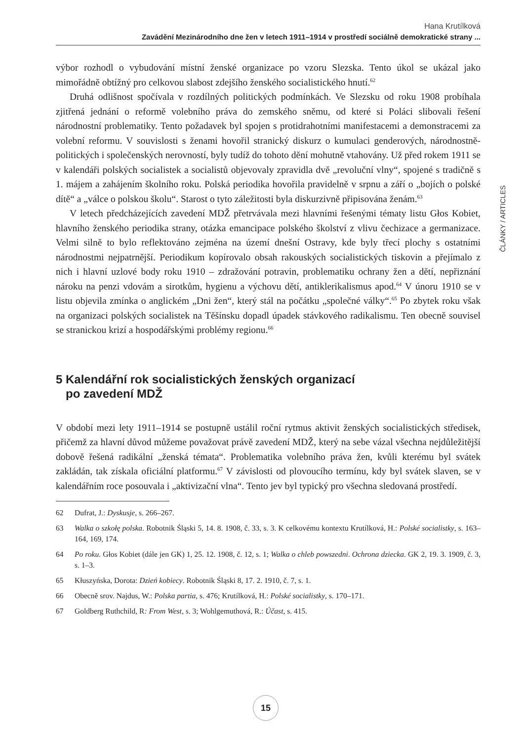Hana Krutílková
Zavádění Mezinárodního dne žen v letech 1911–1914 v prostředí sociálně demokratické strany ...
výbor rozhodl o vybudování místní ženské organizace po vzoru Slezska. Tento úkol se ukázal jako mimořádně obtížný pro celkovou slabost zdejšího ženského socialistického hnutí.<sup>62</sup>
Druhá odlišnost spočívala v rozdílných politických podmínkách. Ve Slezsku od roku 1908 probíhala zjitřená jednání o reformě volebního práva do zemského sněmu, od které si Poláci slibovali řešení národnostní problematiky. Tento požadavek byl spojen s protidrahotními manifestacemi a demonstracemi za volební reformu. V souvislosti s ženami hovořil stranický diskurz o kumulaci genderových, národnostně-politických i společenských nerovností, byly tudíž do tohoto dění mohutně vtahovány. Už před rokem 1911 se v kalendáři polských socialistek a socialistů objevovaly zpravidla dvě „revoluční vlny“, spojené s tradičně s 1. májem a zahájením školního roku. Polská periodika hovořila pravidelně v srpnu a září o „bojích o polské dítě“ a „válce o polskou školu“. Starost o tyto záležitosti byla diskurzivně připisována ženám.<sup>63</sup>
V letech předcházejících zavedení MDŽ přetrvávala mezi hlavními řešenými tématy listu Głos Kobiet, hlavního ženského periodika strany, otázka emancipace polského školství z vlivu čechizace a germanizace. Velmi silně to bylo reflektováno zejména na území dnešní Ostravy, kde byly třecí plochy s ostatními národnostmi nejpatrnější. Periodikum kopírovalo obsah rakouských socialistických tiskovin a přejímalo z nich i hlavní uzlové body roku 1910 – zdražování potravin, problematiku ochrany žen a dětí, nepřiznání nároku na penzi vdovám a sirotkům, hygienu a výchovu dětí, antiklerikalismus apod.<sup>64</sup> V únoru 1910 se v listu objevila zmínka o anglickém „Dni žen“, který stál na počátku „společné války“.<sup>65</sup> Po zbytek roku však na organizaci polských socialistek na Těšínsku dopadl úpadek stávkového radikalismu. Ten obecně souvisel se stranickou krizí a hospodářskými problémy regionu.<sup>66</sup>
5 Kalendářní rok socialistických ženských organizací
po zavedení MDŽ
V období mezi lety 1911–1914 se postupně ustálil roční rytmus aktivit ženských socialistických středisek, přičemž za hlavní důvod můžeme považovat právě zavedení MDŽ, který na sebe vázal všechna nejdůležitější dobově řešená radikální „ženská témata“. Problematika volebního práva žen, kvůli kterému byl svátek zakládán, tak získala oficiální platformu.<sup>67</sup> V závislosti od plovoucího termínu, kdy byl svátek slaven, se v kalendářním roce posouvala i „aktivizační vlna“. Tento jev byl typický pro všechna sledovaná prostředí.
62 Dufrat, J.: Dyskusje, s. 266–267.
63 Walka o szkołę polska. Robotnik Śląski 5, 14. 8. 1908, č. 33, s. 3. K celkovému kontextu Krutílková, H.: Polské socialistky, s. 163–164, 169, 174.
64 Po roku. Głos Kobiet (dále jen GK) 1, 25. 12. 1908, č. 12, s. 1; Walka o chleb powszedni. Ochrona dziecka. GK 2, 19. 3. 1909, č. 3, s. 1–3.
65 Kłuszyńska, Dorota: Dzień kobiecy. Robotnik Śląski 8, 17. 2. 1910, č. 7, s. 1.
66 Obecně srov. Najdus, W.: Polska partia, s. 476; Krutílková, H.: Polské socialistky, s. 170–171.
67 Goldberg Ruthchild, R: From West, s. 3; Wohlgemuthová, R.: Účast, s. 415.
ČLÁNKY / ARTICLES
15